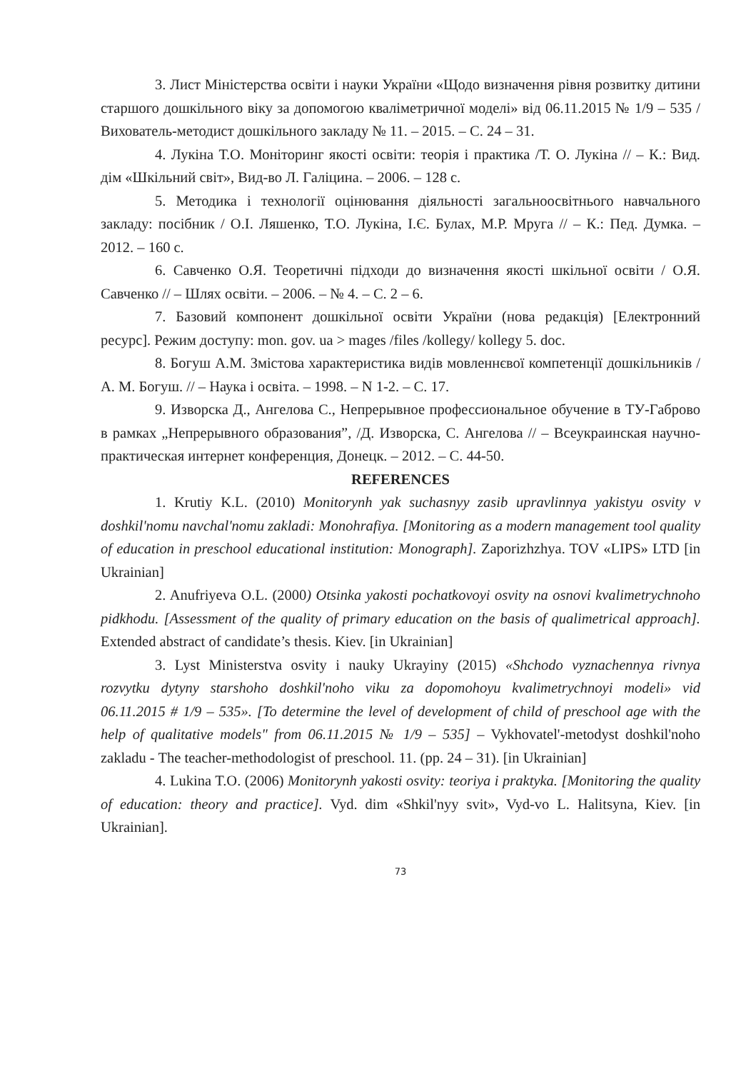3. Лист Міністерства освіти і науки України «Щодо визначення рівня розвитку дитини старшого дошкільного віку за допомогою кваліметричної моделі» від 06.11.2015 № 1/9 – 535 /Вихователь-методист дошкільного закладу № 11. – 2015. – С. 24 – 31.
4. Лукіна Т.О. Моніторинг якості освіти: теорія і практика /Т. О. Лукіна // – К.: Вид. дім «Шкільний світ», Вид-во Л. Галіцина. – 2006. – 128 с.
5. Методика і технології оцінювання діяльності загальноосвітнього навчального закладу: посібник / О.І. Ляшенко, Т.О. Лукіна, І.Є. Булах, М.Р. Мруга // – К.: Пед. Думка. – 2012. – 160 с.
6. Савченко О.Я. Теоретичні підходи до визначення якості шкільної освіти / О.Я. Савченко // – Шлях освіти. – 2006. – № 4. – С. 2 – 6.
7. Базовий компонент дошкільної освіти України (нова редакція) [Електронний ресурс]. Режим доступу: mon. gov. ua > mages /files /kollegy/ kollegy 5. doc.
8. Богуш А.М. Змістова характеристика видів мовленнєвої компетенції дошкільників /А. М. Богуш. // – Наука і освіта. – 1998. – N 1-2. – С. 17.
9. Изворска Д., Ангелова С., Непрерывное профессиональное обучение в ТУ-Габрово в рамках „Непрерывного образования”, /Д. Изворска, С. Ангелова // – Всеукраинская научно-практическая интернет конференция, Донецк. – 2012. – С. 44-50.
REFERENCES
1. Krutiy K.L. (2010) Monitorynh yak suchasnyy zasib upravlinnya yakistyu osvity v doshkil'nomu navchal'nomu zakladi: Monohrafiya. [Monitoring as a modern management tool quality of education in preschool educational institution: Monograph]. Zaporizhzhya. TOV «LIPS» LTD [in Ukrainian]
2. Anufriyeva O.L. (2000) Otsinka yakosti pochatkovoyi osvity na osnovi kvalimetrychnoho pidkhodu. [Assessment of the quality of primary education on the basis of qualimetrical approach]. Extended abstract of candidate’s thesis. Kiev. [in Ukrainian]
3. Lyst Ministerstva osvity i nauky Ukrayiny (2015) «Shchodo vyznachennya rivnya rozvytku dytyny starshoho doshkil'noho viku za dopomohoyu kvalimetrychnoyi modeli» vid 06.11.2015 # 1/9 – 535». [To determine the level of development of child of preschool age with the help of qualitative models" from 06.11.2015 № 1/9 – 535] – Vykhovatel'-metodyst doshkil'noho zakladu - The teacher-methodologist of preschool. 11. (pp. 24 – 31). [in Ukrainian]
4. Lukina T.O. (2006) Monitorynh yakosti osvity: teoriya i praktyka. [Monitoring the quality of education: theory and practice]. Vyd. dim «Shkil'nyy svit», Vyd-vo L. Halitsyna, Kiev. [in Ukrainian].
73